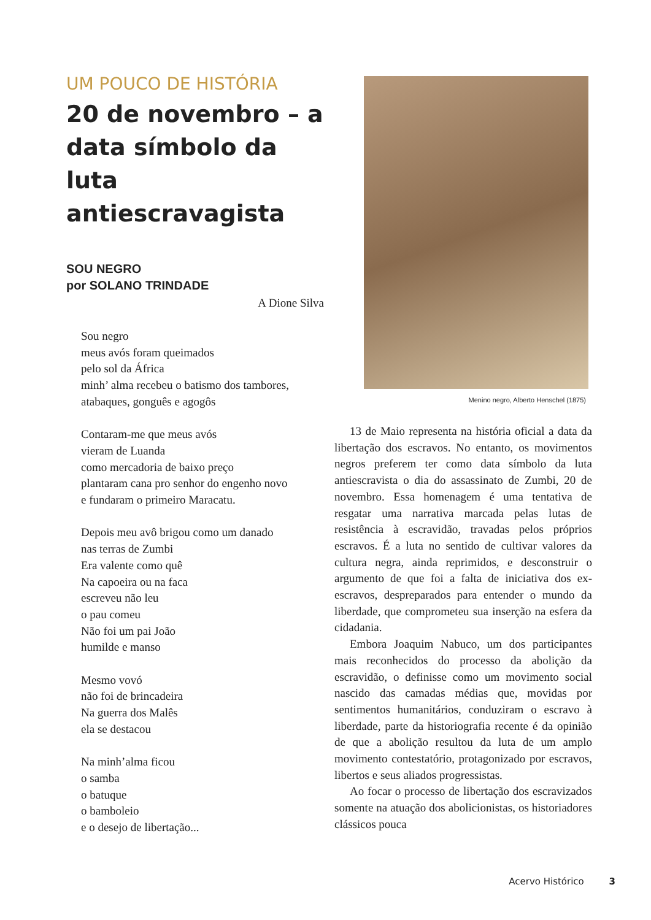UM POUCO DE HISTÓRIA
20 de novembro – a data símbolo da luta antiescravagista
SOU NEGRO
por SOLANO TRINDADE
A Dione Silva
Sou negro
meus avós foram queimados
pelo sol da África
minh’ alma recebeu o batismo dos tambores,
atabaques, gonguês e agogôs
Contaram-me que meus avós
vieram de Luanda
como mercadoria de baixo preço
plantaram cana pro senhor do engenho novo
e fundaram o primeiro Maracatu.
Depois meu avô brigou como um danado
nas terras de Zumbi
Era valente como quê
Na capoeira ou na faca
escreveu não leu
o pau comeu
Não foi um pai João
humilde e manso
Mesmo vovó
não foi de brincadeira
Na guerra dos Malês
ela se destacou
Na minh’alma ficou
o samba
o batuque
o bamboleio
e o desejo de libertação...
Menino negro, Alberto Henschel (1875)
13 de Maio representa na história oficial a data da libertação dos escravos. No entanto, os movimentos negros preferem ter como data símbolo da luta antiescravista o dia do assassinato de Zumbi, 20 de novembro. Essa homenagem é uma tentativa de resgatar uma narrativa marcada pelas lutas de resistência à escravidão, travadas pelos próprios escravos. É a luta no sentido de cultivar valores da cultura negra, ainda reprimidos, e desconstruir o argumento de que foi a falta de iniciativa dos ex-escravos, despreparados para entender o mundo da liberdade, que comprometeu sua inserção na esfera da cidadania.
Embora Joaquim Nabuco, um dos participantes mais reconhecidos do processo da abolição da escravidão, o definisse como um movimento social nascido das camadas médias que, movidas por sentimentos humanitários, conduziram o escravo à liberdade, parte da historiografia recente é da opinião de que a abolição resultou da luta de um amplo movimento contestatório, protagonizado por escravos, libertos e seus aliados progressistas.
Ao focar o processo de libertação dos escravizados somente na atuação dos abolicionistas, os historiadores clássicos pouca
Acervo Histórico 3